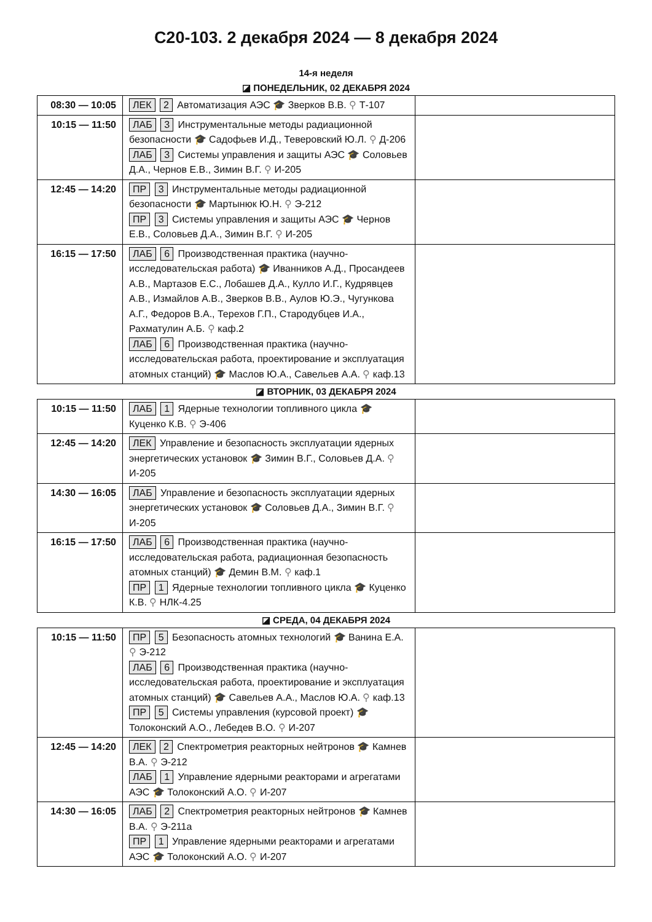С20-103. 2 декабря 2024 — 8 декабря 2024
14-я неделя
◪ ПОНЕДЕЛЬНИК, 02 ДЕКАБРЯ 2024
| 08:30 — 10:05 | ЛЕК 2 Автоматизация АЭС 🎓 Зверков В.В. ⚲ Т-107 | |
| 10:15 — 11:50 | ЛАБ 3 Инструментальные методы радиационной безопасности 🎓 Садофьев И.Д., Теверовский Ю.Л. ⚲ Д-206 ЛАБ 3 Системы управления и защиты АЭС 🎓 Соловьев Д.А., Чернов Е.В., Зимин В.Г. ⚲ И-205 | |
| 12:45 — 14:20 | ПР 3 Инструментальные методы радиационной безопасности 🎓 Мартынюк Ю.Н. ⚲ Э-212 ПР 3 Системы управления и защиты АЭС 🎓 Чернов Е.В., Соловьев Д.А., Зимин В.Г. ⚲ И-205 | |
| 16:15 — 17:50 | ЛАБ 6 Производственная практика (научно-исследовательская работа) 🎓 Иванников А.Д., Просандеев А.В., Мартазов Е.С., Лобашев Д.А., Кулло И.Г., Кудрявцев А.В., Измайлов А.В., Зверков В.В., Аулов Ю.Э., Чугункова А.Г., Федоров В.А., Терехов Г.П., Стародубцев И.А., Рахматулин А.Б. ⚲ каф.2 ЛАБ 6 Производственная практика (научно-исследовательская работа, проектирование и эксплуатация атомных станций) 🎓 Маслов Ю.А., Савельев А.А. ⚲ каф.13 | |
◪ ВТОРНИК, 03 ДЕКАБРЯ 2024
| 10:15 — 11:50 | ЛАБ 1 Ядерные технологии топливного цикла 🎓 Куценко К.В. ⚲ Э-406 | |
| 12:45 — 14:20 | ЛЕК Управление и безопасность эксплуатации ядерных энергетических установок 🎓 Зимин В.Г., Соловьев Д.А. ⚲ И-205 | |
| 14:30 — 16:05 | ЛАБ Управление и безопасность эксплуатации ядерных энергетических установок 🎓 Соловьев Д.А., Зимин В.Г. ⚲ И-205 | |
| 16:15 — 17:50 | ЛАБ 6 Производственная практика (научно-исследовательская работа, радиационная безопасность атомных станций) 🎓 Демин В.М. ⚲ каф.1 ПР 1 Ядерные технологии топливного цикла 🎓 Куценко К.В. ⚲ НЛК-4.25 | |
◪ СРЕДА, 04 ДЕКАБРЯ 2024
| 10:15 — 11:50 | ПР 5 Безопасность атомных технологий 🎓 Ванина Е.А. ⚲ Э-212 ЛАБ 6 Производственная практика (научно-исследовательская работа, проектирование и эксплуатация атомных станций) 🎓 Савельев А.А., Маслов Ю.А. ⚲ каф.13 ПР 5 Системы управления (курсовой проект) 🎓 Толоконский А.О., Лебедев В.О. ⚲ И-207 | |
| 12:45 — 14:20 | ЛЕК 2 Спектрометрия реакторных нейтронов 🎓 Камнев В.А. ⚲ Э-212 ЛАБ 1 Управление ядерными реакторами и агрегатами АЭС 🎓 Толоконский А.О. ⚲ И-207 | |
| 14:30 — 16:05 | ЛАБ 2 Спектрометрия реакторных нейтронов 🎓 Камнев В.А. ⚲ Э-211а ПР 1 Управление ядерными реакторами и агрегатами АЭС 🎓 Толоконский А.О. ⚲ И-207 | |